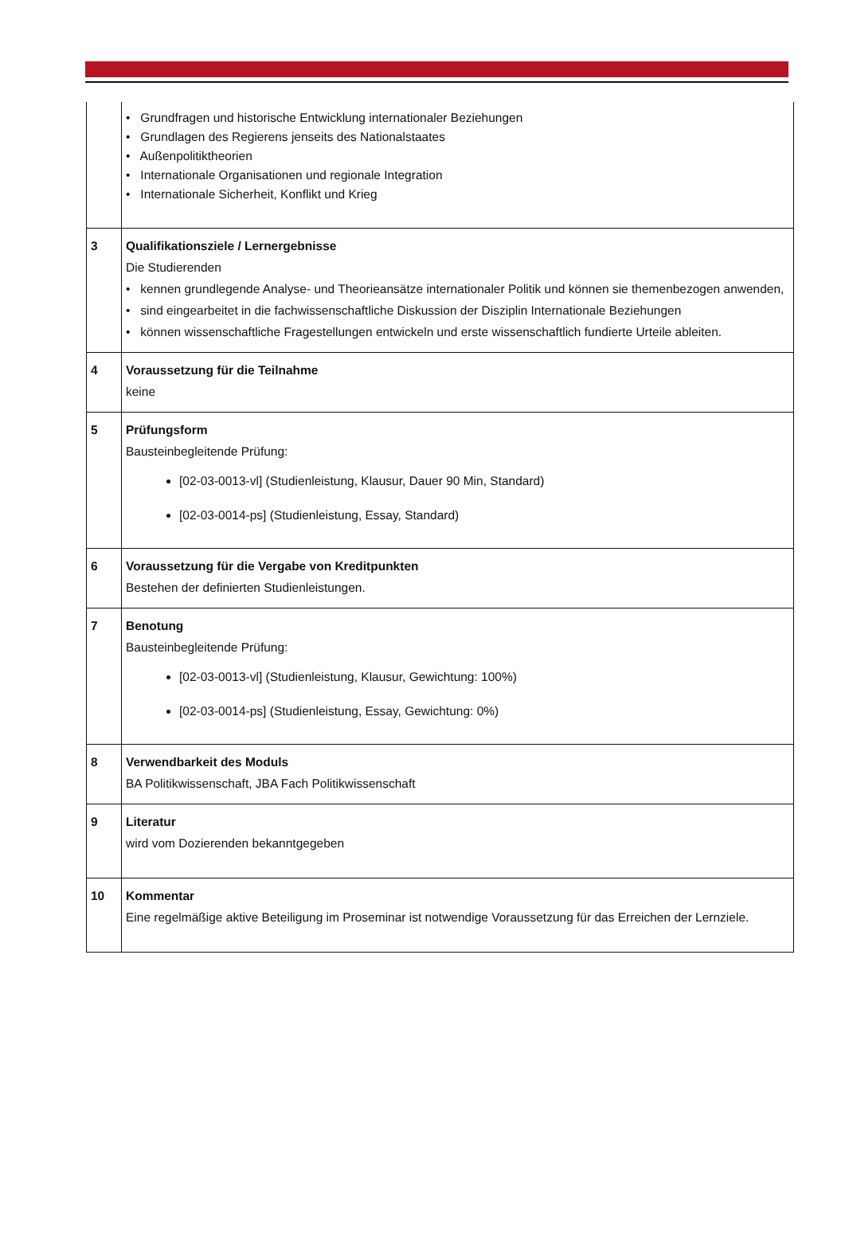| | • Grundfragen und historische Entwicklung internationaler Beziehungen • Grundlagen des Regierens jenseits des Nationalstaates • Außenpolitiktheorien • Internationale Organisationen und regionale Integration • Internationale Sicherheit, Konflikt und Krieg |
| 3 | Qualifikationsziele / Lernergebnisse Die Studierenden • kennen grundlegende Analyse- und Theorieansätze internationaler Politik und können sie themenbezogen anwenden, • sind eingearbeitet in die fachwissenschaftliche Diskussion der Disziplin Internationale Beziehungen • können wissenschaftliche Fragestellungen entwickeln und erste wissenschaftlich fundierte Urteile ableiten. |
| 4 | Voraussetzung für die Teilnahme keine |
| 5 | Prüfungsform Bausteinbegleitende Prüfung: [02-03-0013-vl] (Studienleistung, Klausur, Dauer 90 Min, Standard) [02-03-0014-ps] (Studienleistung, Essay, Standard) |
| 6 | Voraussetzung für die Vergabe von Kreditpunkten Bestehen der definierten Studienleistungen. |
| 7 | Benotung Bausteinbegleitende Prüfung: [02-03-0013-vl] (Studienleistung, Klausur, Gewichtung: 100%) [02-03-0014-ps] (Studienleistung, Essay, Gewichtung: 0%) |
| 8 | Verwendbarkeit des Moduls BA Politikwissenschaft, JBA Fach Politikwissenschaft |
| 9 | Literatur wird vom Dozierenden bekanntgegeben |
| 10 | Kommentar Eine regelmäßige aktive Beteiligung im Proseminar ist notwendige Voraussetzung für das Erreichen der Lernziele. |